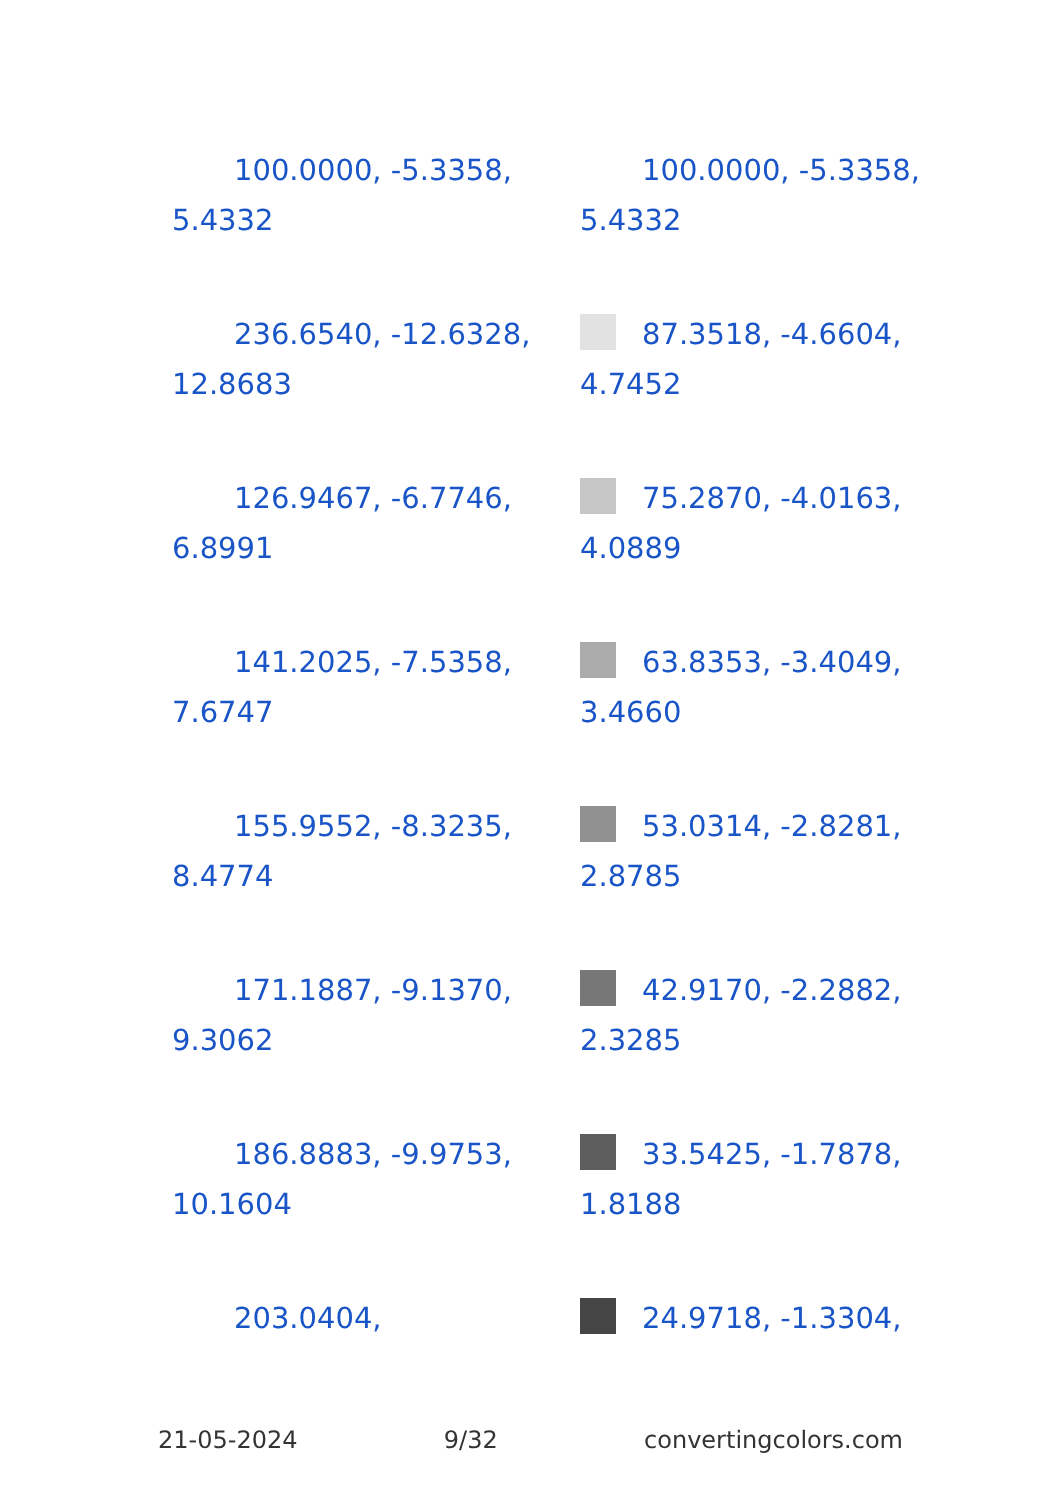| 100.0000, -5.3358, 5.4332 | 100.0000, -5.3358, 5.4332 |
| 236.6540, -12.6328, 12.8683 | 87.3518, -4.6604, 4.7452 |
| 126.9467, -6.7746, 6.8991 | 75.2870, -4.0163, 4.0889 |
| 141.2025, -7.5358, 7.6747 | 63.8353, -3.4049, 3.4660 |
| 155.9552, -8.3235, 8.4774 | 53.0314, -2.8281, 2.8785 |
| 171.1887, -9.1370, 9.3062 | 42.9170, -2.2882, 2.3285 |
| 186.8883, -9.9753, 10.1604 | 33.5425, -1.7878, 1.8188 |
| 203.0404, | 24.9718, -1.3304, |
21-05-2024 9/32 convertingcolors.com